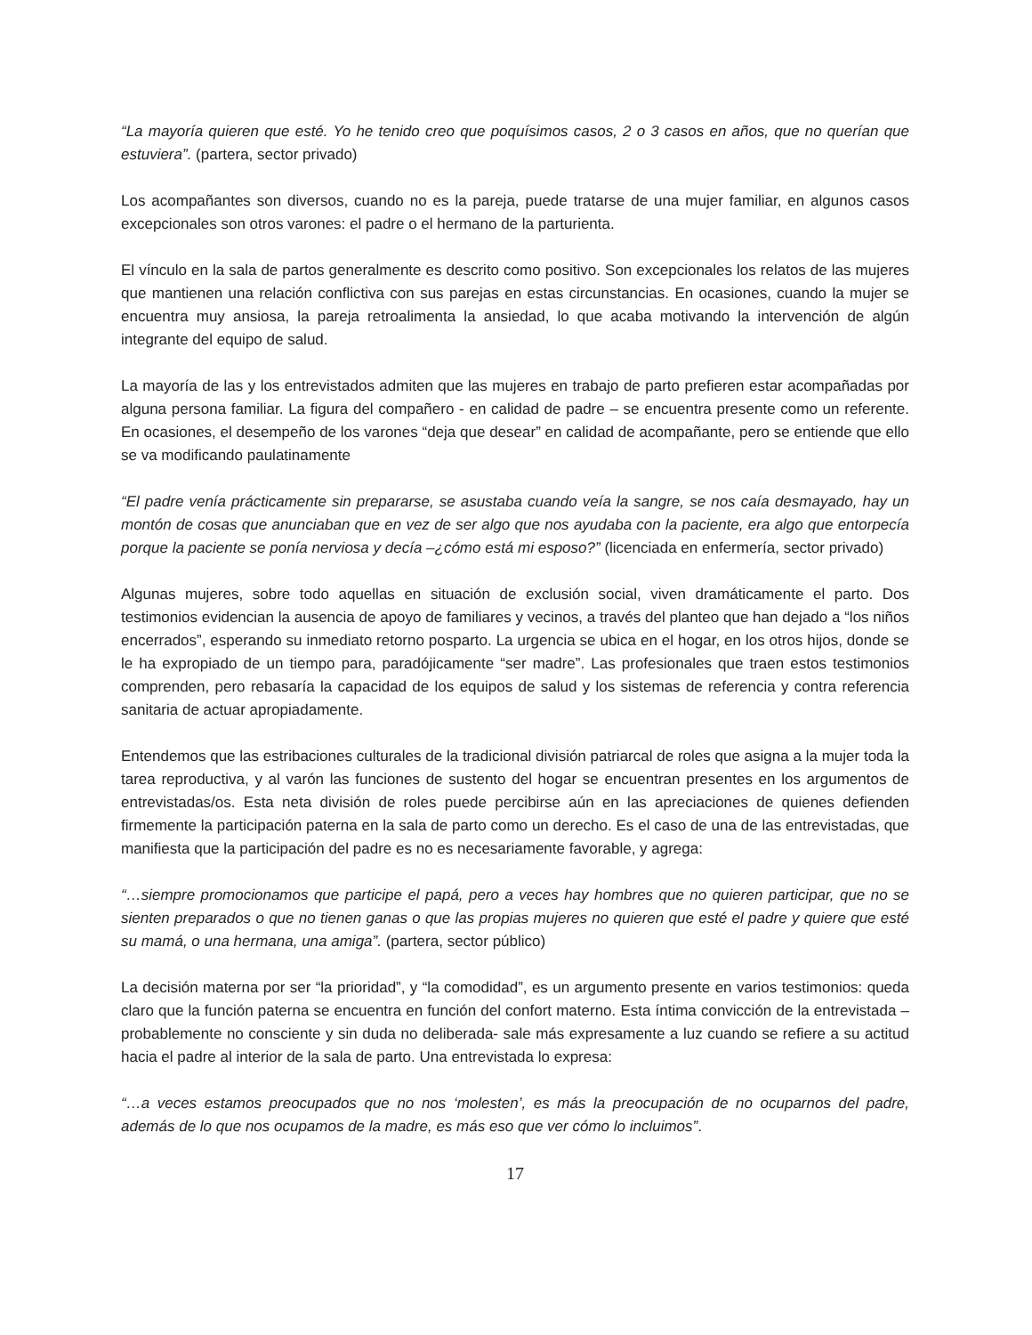“La mayoría quieren que esté. Yo he tenido creo que poquísimos casos, 2 o 3 casos en años, que no querían que estuviera”. (partera, sector privado)
Los acompañantes son diversos, cuando no es la pareja, puede tratarse de una mujer familiar, en algunos casos excepcionales son otros varones: el padre o el hermano de la parturienta.
El vínculo en la sala de partos generalmente es descrito como positivo. Son excepcionales los relatos de las mujeres que mantienen una relación conflictiva con sus parejas en estas circunstancias. En ocasiones, cuando la mujer se encuentra muy ansiosa, la pareja retroalimenta la ansiedad, lo que acaba motivando la intervención de algún integrante del equipo de salud.
La mayoría de las y los entrevistados admiten que las mujeres en trabajo de parto prefieren estar acompañadas por alguna persona familiar. La figura del compañero - en calidad de padre – se encuentra presente como un referente. En ocasiones, el desempeño de los varones “deja que desear” en calidad de acompañante, pero se entiende que ello se va modificando paulatinamente
“El padre venía prácticamente sin prepararse, se asustaba cuando veía la sangre, se nos caía desmayado, hay un montón de cosas que anunciaban que en vez de ser algo que nos ayudaba con la paciente, era algo que entorpecía porque la paciente se ponía nerviosa y decía –¿cómo está mi esposo?” (licenciada en enfermería, sector privado)
Algunas mujeres, sobre todo aquellas en situación de exclusión social, viven dramáticamente el parto. Dos testimonios evidencian la ausencia de apoyo de familiares y vecinos, a través del planteo que han dejado a “los niños encerrados”, esperando su inmediato retorno posparto. La urgencia se ubica en el hogar, en los otros hijos, donde se le ha expropiado de un tiempo para, paradójicamente “ser madre”. Las profesionales que traen estos testimonios comprenden, pero rebasaría la capacidad de los equipos de salud y los sistemas de referencia y contra referencia sanitaria de actuar apropiadamente.
Entendemos que las estribaciones culturales de la tradicional división patriarcal de roles que asigna a la mujer toda la tarea reproductiva, y al varón las funciones de sustento del hogar se encuentran presentes en los argumentos de entrevistadas/os. Esta neta división de roles puede percibirse aún en las apreciaciones de quienes defienden firmemente la participación paterna en la sala de parto como un derecho. Es el caso de una de las entrevistadas, que manifiesta que la participación del padre es no es necesariamente favorable, y agrega:
“…siempre promocionamos que participe el papá, pero a veces hay hombres que no quieren participar, que no se sienten preparados o que no tienen ganas o que las propias mujeres no quieren que esté el padre y quiere que esté su mamá, o una hermana, una amiga”. (partera, sector público)
La decisión materna por ser “la prioridad”, y “la comodidad”, es un argumento presente en varios testimonios: queda claro que la función paterna se encuentra en función del confort materno. Esta íntima convicción de la entrevistada –probablemente no consciente y sin duda no deliberada- sale más expresamente a luz cuando se refiere a su actitud hacia el padre al interior de la sala de parto. Una entrevistada lo expresa:
“…a veces estamos preocupados que no nos ‘molesten’, es más la preocupación de no ocuparnos del padre, además de lo que nos ocupamos de la madre, es más eso que ver cómo lo incluimos”.
17